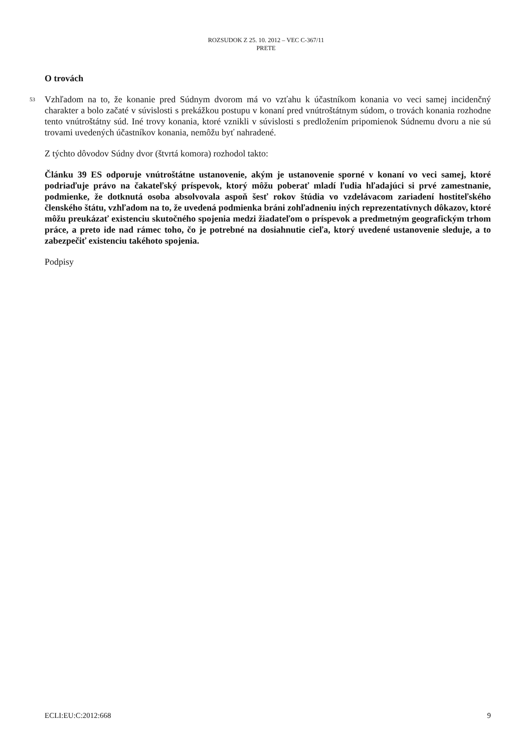ROZSUDOK Z 25. 10. 2012 – VEC C-367/11
PRETE
O trovách
53 Vzhľadom na to, že konanie pred Súdnym dvorom má vo vzťahu k účastníkom konania vo veci samej incidenčný charakter a bolo začaté v súvislosti s prekážkou postupu v konaní pred vnútroštátnym súdom, o trovách konania rozhodne tento vnútroštátny súd. Iné trovy konania, ktoré vznikli v súvislosti s predložením pripomienok Súdnemu dvoru a nie sú trovami uvedených účastníkov konania, nemôžu byť nahradené.
Z týchto dôvodov Súdny dvor (štvrtá komora) rozhodol takto:
Článku 39 ES odporuje vnútroštátne ustanovenie, akým je ustanovenie sporné v konaní vo veci samej, ktoré podriaďuje právo na čakateľský príspevok, ktorý môžu poberať mladí ľudia hľadajúci si prvé zamestnanie, podmienke, že dotknutá osoba absolvovala aspoň šesť rokov štúdia vo vzdelávacom zariadení hostiteľského členského štátu, vzhľadom na to, že uvedená podmienka bráni zohľadneniu iných reprezentatívnych dôkazov, ktoré môžu preukázať existenciu skutočného spojenia medzi žiadateľom o príspevok a predmetným geografickým trhom práce, a preto ide nad rámec toho, čo je potrebné na dosiahnutie cieľa, ktorý uvedené ustanovenie sleduje, a to zabezpečiť existenciu takéhoto spojenia.
Podpisy
ECLI:EU:C:2012:668 9